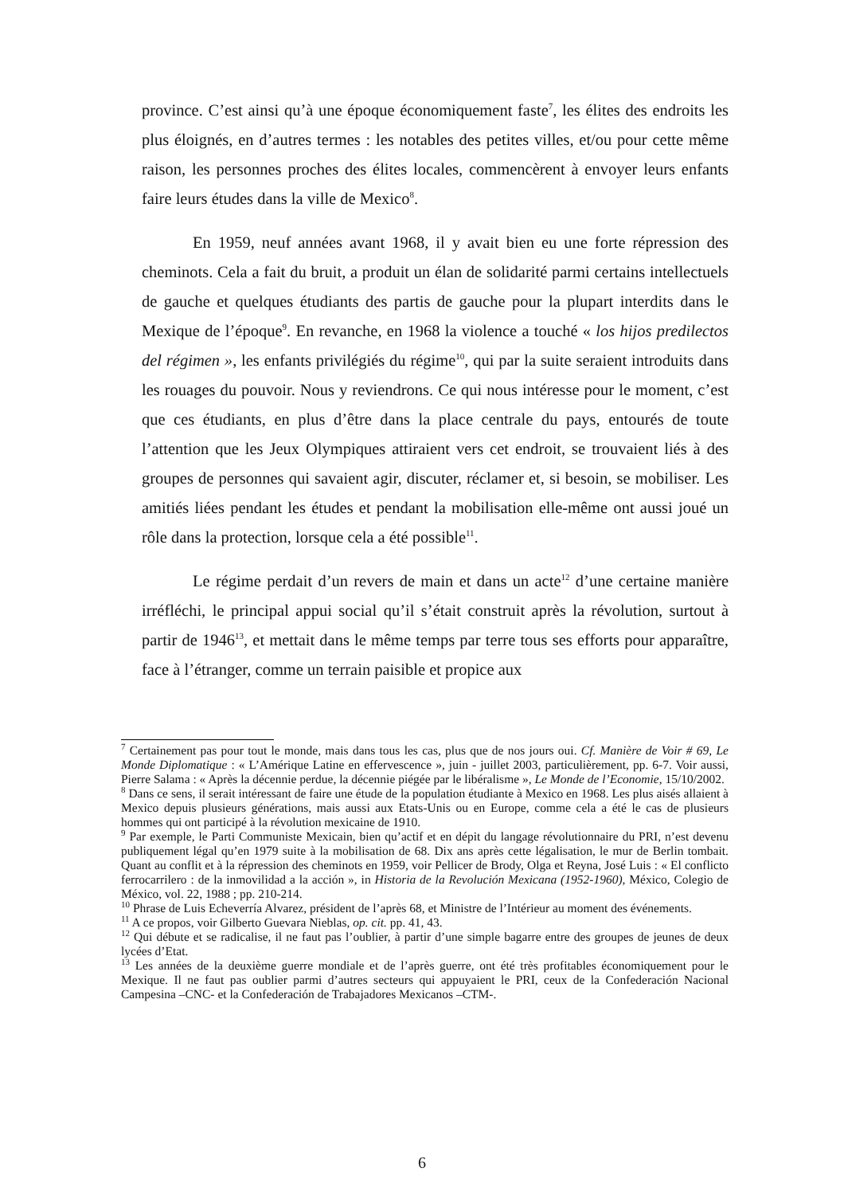province. C’est ainsi qu’à une époque économiquement faste<sup>7</sup>, les élites des endroits les plus éloignés, en d’autres termes : les notables des petites villes, et/ou pour cette même raison, les personnes proches des élites locales, commencèrent à envoyer leurs enfants faire leurs études dans la ville de Mexico<sup>8</sup>.
En 1959, neuf années avant 1968, il y avait bien eu une forte répression des cheminots. Cela a fait du bruit, a produit un élan de solidarité parmi certains intellectuels de gauche et quelques étudiants des partis de gauche pour la plupart interdits dans le Mexique de l’époque<sup>9</sup>. En revanche, en 1968 la violence a touché « los hijos predilectos del régimen », les enfants privilégiés du régime<sup>10</sup>, qui par la suite seraient introduits dans les rouages du pouvoir. Nous y reviendrons. Ce qui nous intéresse pour le moment, c’est que ces étudiants, en plus d’être dans la place centrale du pays, entourés de toute l’attention que les Jeux Olympiques attiraient vers cet endroit, se trouvaient liés à des groupes de personnes qui savaient agir, discuter, réclamer et, si besoin, se mobiliser. Les amitiés liées pendant les études et pendant la mobilisation elle-même ont aussi joué un rôle dans la protection, lorsque cela a été possible<sup>11</sup>.
Le régime perdait d’un revers de main et dans un acte<sup>12</sup> d’une certaine manière irréfléchi, le principal appui social qu’il s’était construit après la révolution, surtout à partir de 1946<sup>13</sup>, et mettait dans le même temps par terre tous ses efforts pour apparaître, face à l’étranger, comme un terrain paisible et propice aux
<sup>7</sup> Certainement pas pour tout le monde, mais dans tous les cas, plus que de nos jours oui. Cf. Manière de Voir # 69, Le Monde Diplomatique : « L’Amérique Latine en effervescence », juin - juillet 2003, particulièrement, pp. 6-7. Voir aussi, Pierre Salama : « Après la décennie perdue, la décennie piégée par le libéralisme », Le Monde de l’Economie, 15/10/2002.
<sup>8</sup> Dans ce sens, il serait intéressant de faire une étude de la population étudiante à Mexico en 1968. Les plus aisés allaient à Mexico depuis plusieurs générations, mais aussi aux Etats-Unis ou en Europe, comme cela a été le cas de plusieurs hommes qui ont participé à la révolution mexicaine de 1910.
<sup>9</sup> Par exemple, le Parti Communiste Mexicain, bien qu’actif et en dépit du langage révolutionnaire du PRI, n’est devenu publiquement légal qu’en 1979 suite à la mobilisation de 68. Dix ans après cette légalisation, le mur de Berlin tombait. Quant au conflit et à la répression des cheminots en 1959, voir Pellicer de Brody, Olga et Reyna, José Luis : « El conflicto ferrocarrilero : de la inmovilidad a la acción », in Historia de la Revolución Mexicana (1952-1960), México, Colegio de México, vol. 22, 1988 ; pp. 210-214.
<sup>10</sup> Phrase de Luis Echeverría Alvarez, président de l’après 68, et Ministre de l’Intérieur au moment des événements.
<sup>11</sup> A ce propos, voir Gilberto Guevara Nieblas, op. cit. pp. 41, 43.
<sup>12</sup> Qui débute et se radicalise, il ne faut pas l’oublier, à partir d’une simple bagarre entre des groupes de jeunes de deux lycées d’Etat.
<sup>13</sup> Les années de la deuxième guerre mondiale et de l’après guerre, ont été très profitables économiquement pour le Mexique. Il ne faut pas oublier parmi d’autres secteurs qui appuyaient le PRI, ceux de la Confederación Nacional Campesina –CNC- et la Confederación de Trabajadores Mexicanos –CTM-.
6